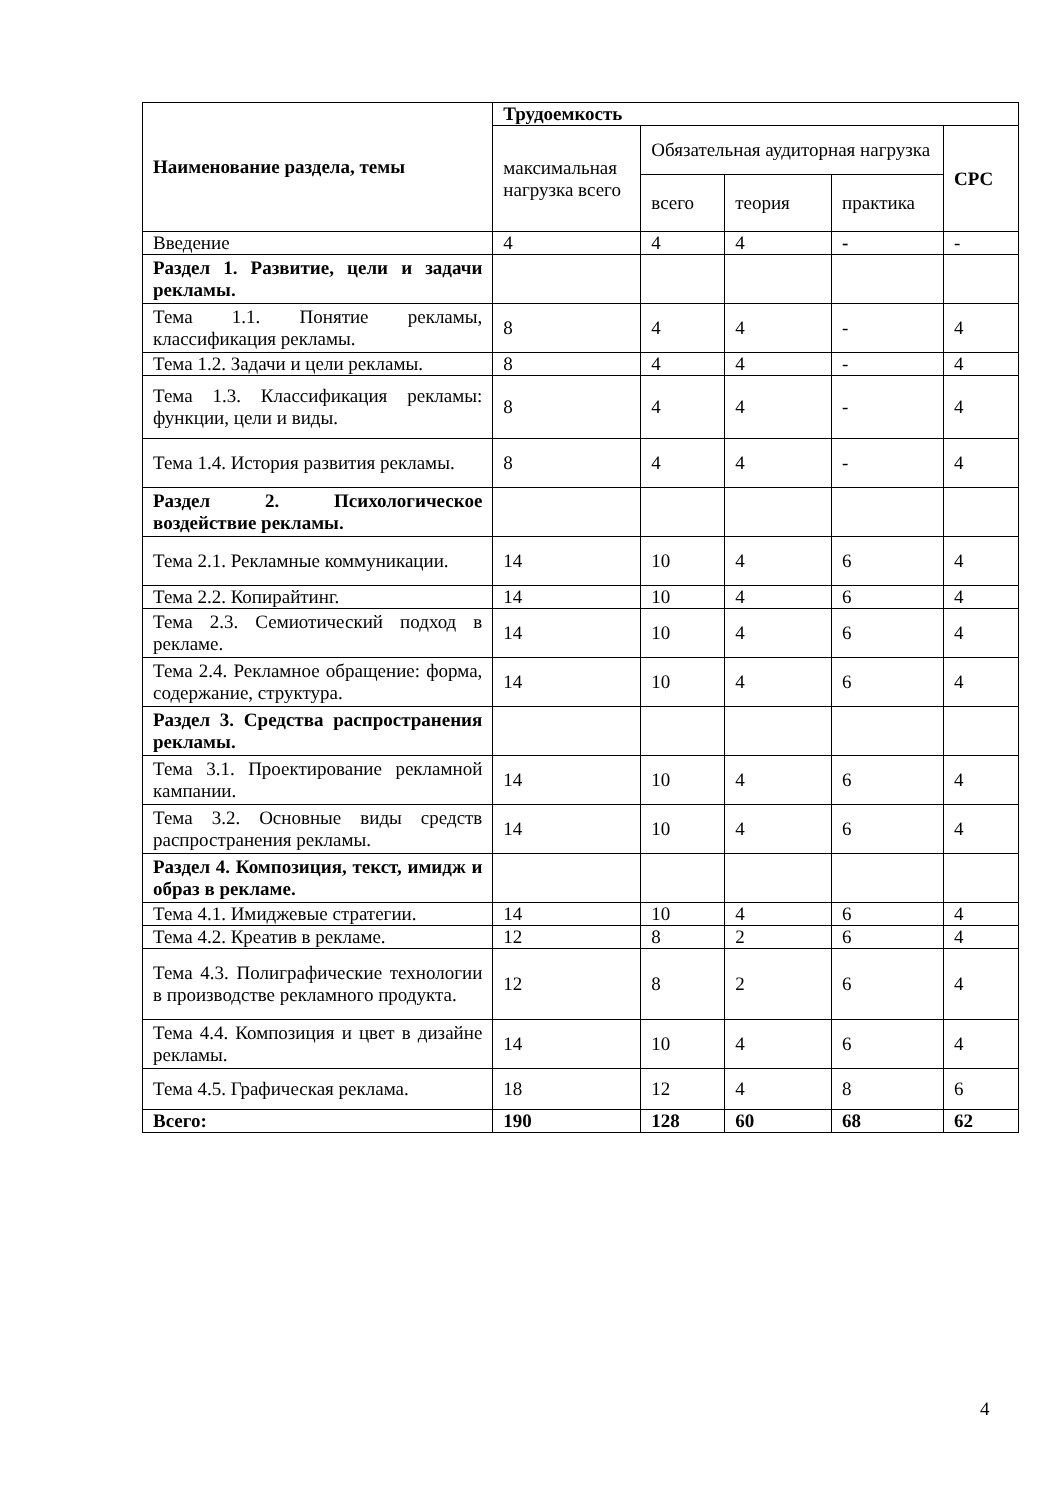| Наименование раздела, темы | Трудоемкость | | | | |
| --- | --- | --- | --- | --- | --- |
| | максимальная нагрузка всего | Обязательная аудиторная нагрузка | | | СРС |
| | | всего | теория | практика | |
| Введение | 4 | 4 | 4 | - | - |
| Раздел 1. Развитие, цели и задачи рекламы. | | | | | |
| Тема 1.1. Понятие рекламы, классификация рекламы. | 8 | 4 | 4 | - | 4 |
| Тема 1.2. Задачи и цели рекламы. | 8 | 4 | 4 | - | 4 |
| Тема 1.3. Классификация рекламы: функции, цели и виды. | 8 | 4 | 4 | - | 4 |
| Тема 1.4. История развития рекламы. | 8 | 4 | 4 | - | 4 |
| Раздел 2. Психологическое воздействие рекламы. | | | | | |
| Тема 2.1. Рекламные коммуникации. | 14 | 10 | 4 | 6 | 4 |
| Тема 2.2. Копирайтинг. | 14 | 10 | 4 | 6 | 4 |
| Тема 2.3. Семиотический подход в рекламе. | 14 | 10 | 4 | 6 | 4 |
| Тема 2.4. Рекламное обращение: форма, содержание, структура. | 14 | 10 | 4 | 6 | 4 |
| Раздел 3. Средства распространения рекламы. | | | | | |
| Тема 3.1. Проектирование рекламной кампании. | 14 | 10 | 4 | 6 | 4 |
| Тема 3.2. Основные виды средств распространения рекламы. | 14 | 10 | 4 | 6 | 4 |
| Раздел 4. Композиция, текст, имидж и образ в рекламе. | | | | | |
| Тема 4.1. Имиджевые стратегии. | 14 | 10 | 4 | 6 | 4 |
| Тема 4.2. Креатив в рекламе. | 12 | 8 | 2 | 6 | 4 |
| Тема 4.3. Полиграфические технологии в производстве рекламного продукта. | 12 | 8 | 2 | 6 | 4 |
| Тема 4.4. Композиция и цвет в дизайне рекламы. | 14 | 10 | 4 | 6 | 4 |
| Тема 4.5. Графическая реклама. | 18 | 12 | 4 | 8 | 6 |
| Всего: | 190 | 128 | 60 | 68 | 62 |
4